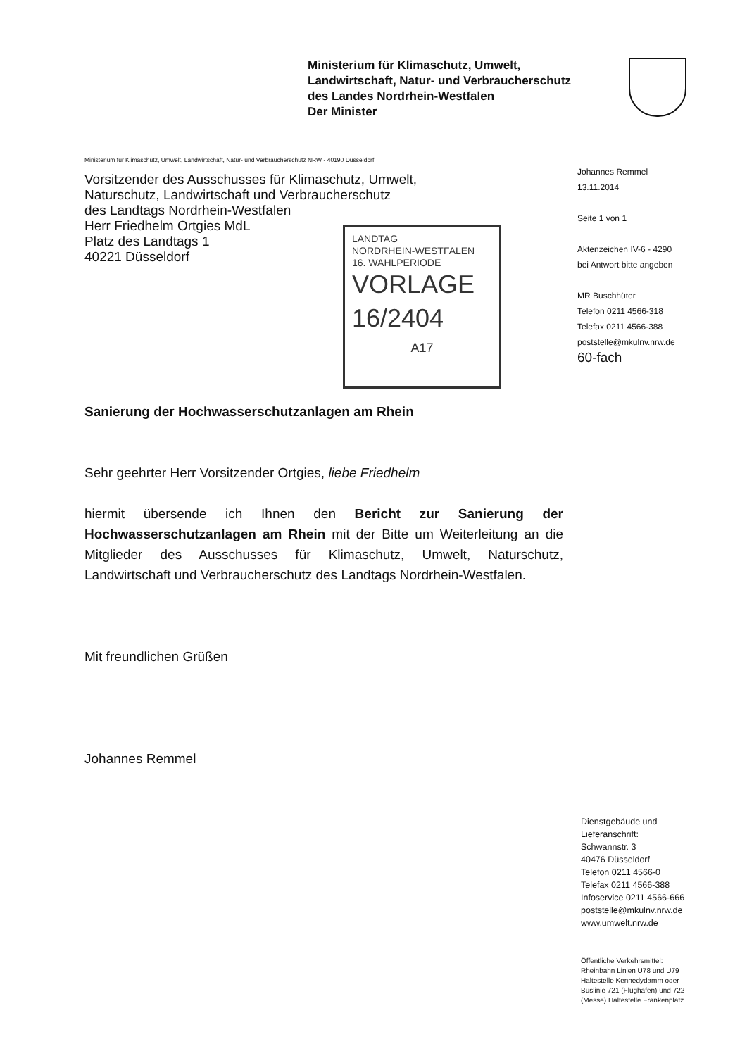Ministerium für Klimaschutz, Umwelt,
Landwirtschaft, Natur- und Verbraucherschutz
des Landes Nordrhein-Westfalen
Der Minister
Ministerium für Klimaschutz, Umwelt, Landwirtschaft, Natur- und Verbraucherschutz NRW - 40190 Düsseldorf
Vorsitzender des Ausschusses für Klimaschutz, Umwelt,
Naturschutz, Landwirtschaft und Verbraucherschutz
des Landtags Nordrhein-Westfalen
Herr Friedhelm Ortgies MdL
Platz des Landtags 1
40221 Düsseldorf
Johannes Remmel
13.11.2014
Seite 1 von 1
Aktenzeichen IV-6 - 4290
bei Antwort bitte angeben
MR Buschhüter
Telefon 0211 4566-318
Telefax 0211 4566-388
poststelle@mkulnv.nrw.de
60-fach
LANDTAG
NORDRHEIN-WESTFALEN
16. WAHLPERIODE
VORLAGE
16/2404
A17
Sanierung der Hochwasserschutzanlagen am Rhein
Sehr geehrter Herr Vorsitzender Ortgies, liebe Friedhelm
hiermit übersende ich Ihnen den Bericht zur Sanierung der Hochwasserschutzanlagen am Rhein mit der Bitte um Weiterleitung an die Mitglieder des Ausschusses für Klimaschutz, Umwelt, Naturschutz, Landwirtschaft und Verbraucherschutz des Landtags Nordrhein-Westfalen.
Mit freundlichen Grüßen
Johannes Remmel
Dienstgebäude und
Lieferanschrift:
Schwannstr. 3
40476 Düsseldorf
Telefon 0211 4566-0
Telefax 0211 4566-388
Infoservice 0211 4566-666
poststelle@mkulnv.nrw.de
www.umwelt.nrw.de
Öffentliche Verkehrsmittel:
Rheinbahn Linien U78 und U79
Haltestelle Kennedydamm oder
Buslinie 721 (Flughafen) und 722
(Messe) Haltestelle Frankenplatz